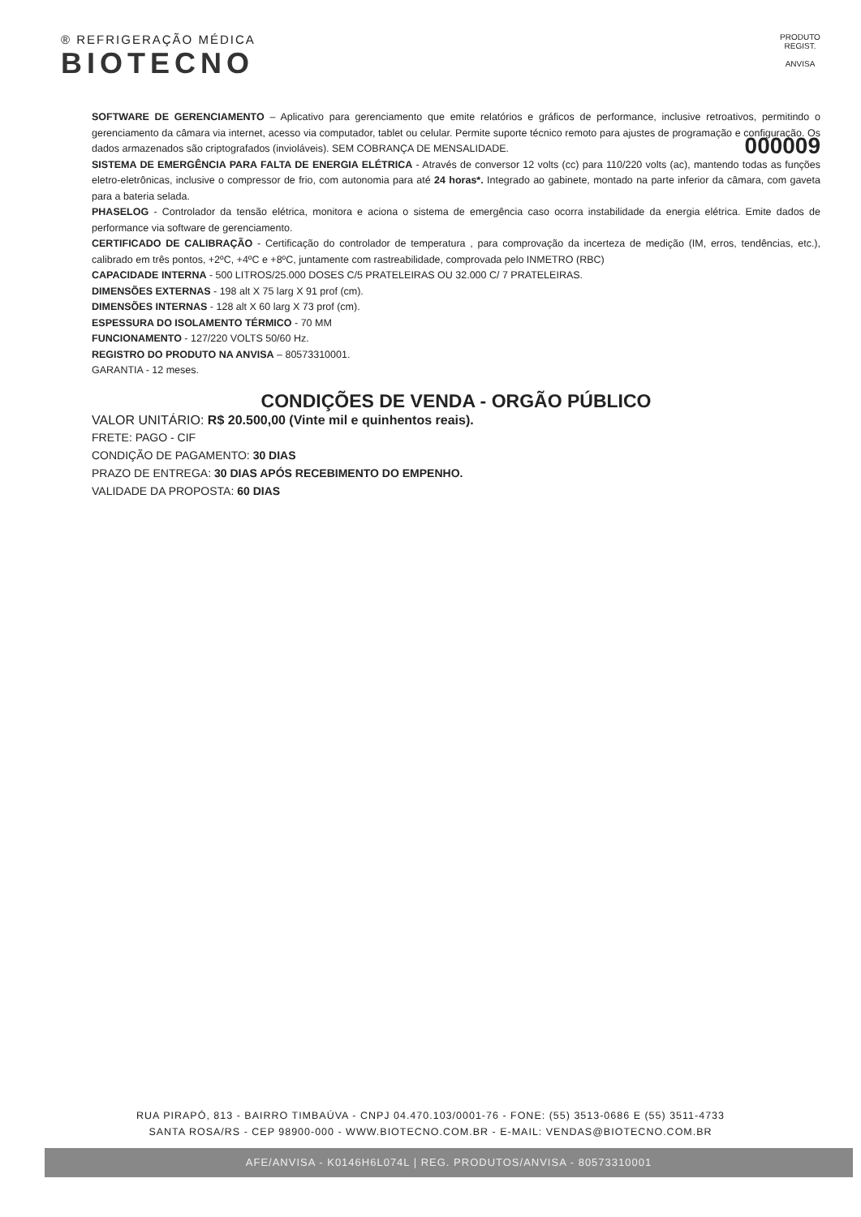® REFRIGERAÇÃO MÉDICA
BIOTECNO
PRODUTO REGIST.
ANVISA
SOFTWARE DE GERENCIAMENTO – Aplicativo para gerenciamento que emite relatórios e gráficos de performance, inclusive retroativos, permitindo o gerenciamento da câmara via internet, acesso via computador, tablet ou celular. Permite suporte técnico remoto para ajustes de programação e configuração. Os dados armazenados são criptografados (invioláveis). SEM COBRANÇA DE MENSALIDADE. 000009
SISTEMA DE EMERGÊNCIA PARA FALTA DE ENERGIA ELÉTRICA - Através de conversor 12 volts (cc) para 110/220 volts (ac), mantendo todas as funções eletro-eletrônicas, inclusive o compressor de frio, com autonomia para até 24 horas*. Integrado ao gabinete, montado na parte inferior da câmara, com gaveta para a bateria selada.
PHASELOG - Controlador da tensão elétrica, monitora e aciona o sistema de emergência caso ocorra instabilidade da energia elétrica. Emite dados de performance via software de gerenciamento.
CERTIFICADO DE CALIBRAÇÃO - Certificação do controlador de temperatura , para comprovação da incerteza de medição (IM, erros, tendências, etc.), calibrado em três pontos, +2ºC, +4ºC e +8ºC, juntamente com rastreabilidade, comprovada pelo INMETRO (RBC)
CAPACIDADE INTERNA - 500 LITROS/25.000 DOSES C/5 PRATELEIRAS OU 32.000 C/ 7 PRATELEIRAS.
DIMENSÕES EXTERNAS - 198 alt X 75 larg X 91 prof (cm).
DIMENSÕES INTERNAS - 128 alt X 60 larg X 73 prof (cm).
ESPESSURA DO ISOLAMENTO TÉRMICO - 70 MM
FUNCIONAMENTO - 127/220 VOLTS 50/60 Hz.
REGISTRO DO PRODUTO NA ANVISA – 80573310001.
GARANTIA - 12 meses.
CONDIÇÕES DE VENDA - ORGÃO PÚBLICO
VALOR UNITÁRIO: R$ 20.500,00 (Vinte mil e quinhentos reais).
FRETE: PAGO - CIF
CONDIÇÃO DE PAGAMENTO: 30 DIAS
PRAZO DE ENTREGA: 30 DIAS APÓS RECEBIMENTO DO EMPENHO.
VALIDADE DA PROPOSTA: 60 DIAS
RUA PIRAPÓ, 813 - BAIRRO TIMBAÚVA - CNPJ 04.470.103/0001-76 - FONE: (55) 3513-0686 E (55) 3511-4733
SANTA ROSA/RS - CEP 98900-000 - WWW.BIOTECNO.COM.BR - E-MAIL: VENDAS@BIOTECNO.COM.BR
AFE/ANVISA - K0146H6L074L | REG. PRODUTOS/ANVISA - 80573310001